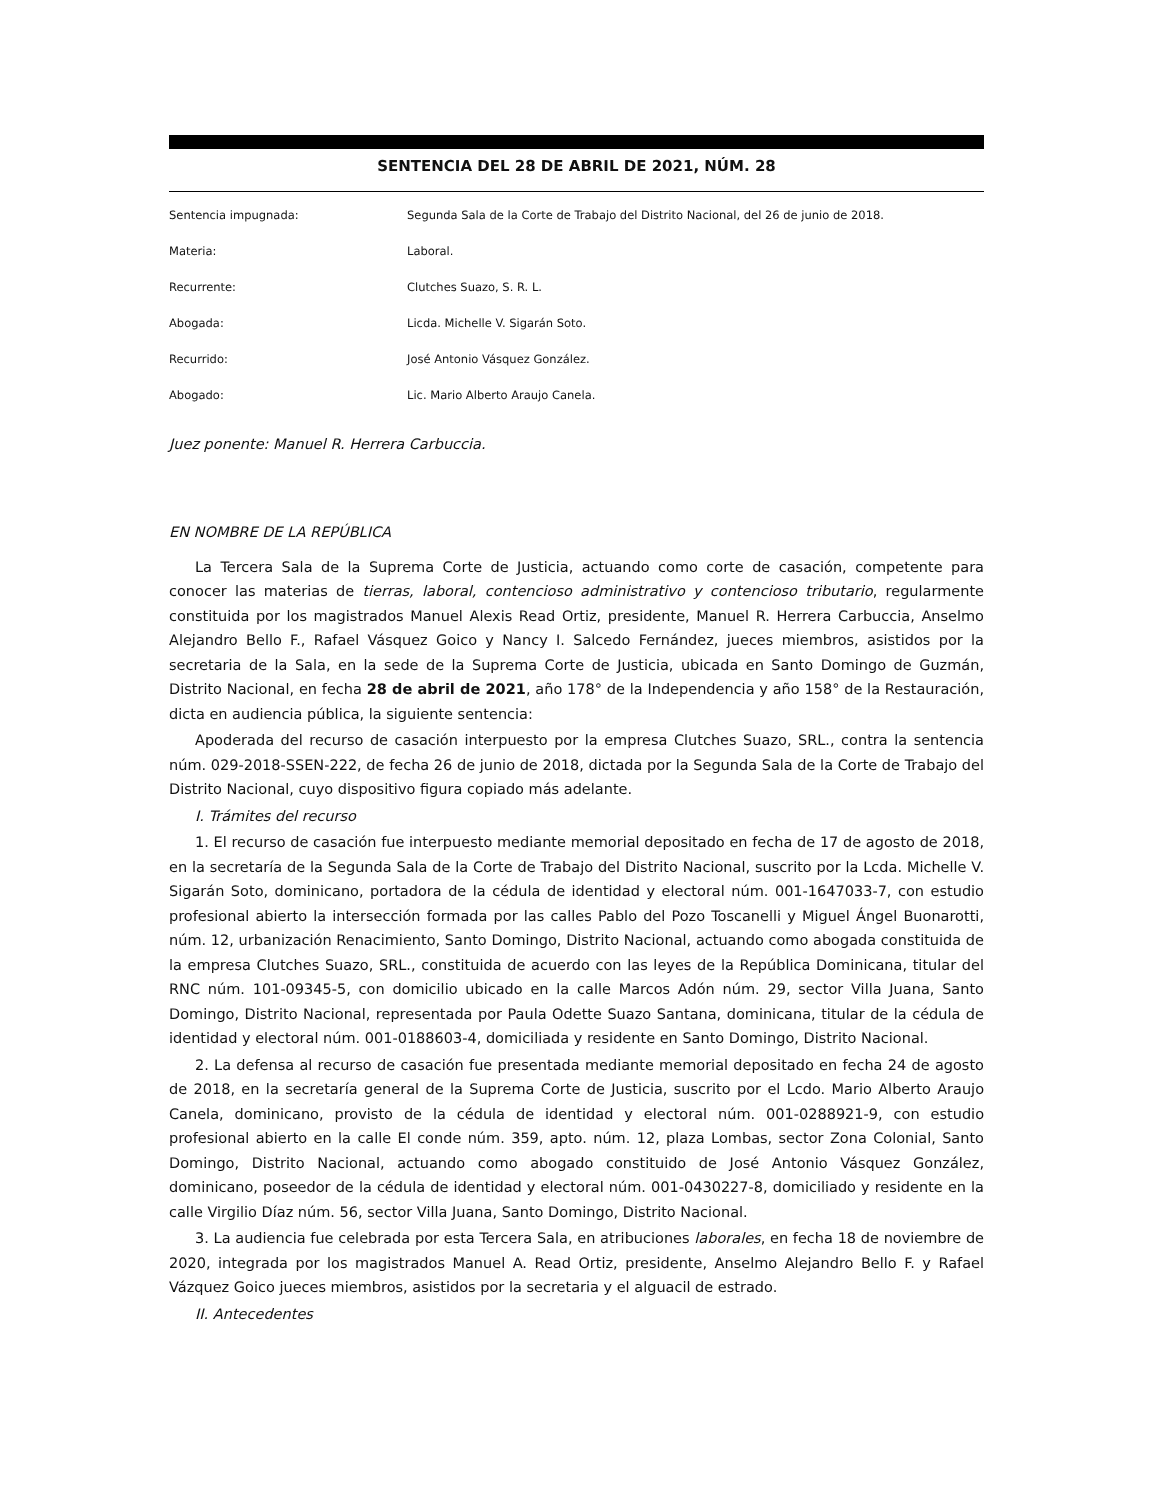SENTENCIA DEL 28 DE ABRIL DE 2021, NÚM. 28
Sentencia impugnada: Segunda Sala de la Corte de Trabajo del Distrito Nacional, del 26 de junio de 2018.
Materia: Laboral.
Recurrente: Clutches Suazo, S. R. L.
Abogada: Licda. Michelle V. Sigarán Soto.
Recurrido: José Antonio Vásquez González.
Abogado: Lic. Mario Alberto Araujo Canela.
Juez ponente: Manuel R. Herrera Carbuccia.
EN NOMBRE DE LA REPÚBLICA
La Tercera Sala de la Suprema Corte de Justicia, actuando como corte de casación, competente para conocer las materias de tierras, laboral, contencioso administrativo y contencioso tributario, regularmente constituida por los magistrados Manuel Alexis Read Ortiz, presidente, Manuel R. Herrera Carbuccia, Anselmo Alejandro Bello F., Rafael Vásquez Goico y Nancy I. Salcedo Fernández, jueces miembros, asistidos por la secretaria de la Sala, en la sede de la Suprema Corte de Justicia, ubicada en Santo Domingo de Guzmán, Distrito Nacional, en fecha 28 de abril de 2021, año 178° de la Independencia y año 158° de la Restauración, dicta en audiencia pública, la siguiente sentencia:
Apoderada del recurso de casación interpuesto por la empresa Clutches Suazo, SRL., contra la sentencia núm. 029-2018-SSEN-222, de fecha 26 de junio de 2018, dictada por la Segunda Sala de la Corte de Trabajo del Distrito Nacional, cuyo dispositivo figura copiado más adelante.
I. Trámites del recurso
1. El recurso de casación fue interpuesto mediante memorial depositado en fecha de 17 de agosto de 2018, en la secretaría de la Segunda Sala de la Corte de Trabajo del Distrito Nacional, suscrito por la Lcda. Michelle V. Sigarán Soto, dominicano, portadora de la cédula de identidad y electoral núm. 001-1647033-7, con estudio profesional abierto la intersección formada por las calles Pablo del Pozo Toscanelli y Miguel Ángel Buonarotti, núm. 12, urbanización Renacimiento, Santo Domingo, Distrito Nacional, actuando como abogada constituida de la empresa Clutches Suazo, SRL., constituida de acuerdo con las leyes de la República Dominicana, titular del RNC núm. 101-09345-5, con domicilio ubicado en la calle Marcos Adón núm. 29, sector Villa Juana, Santo Domingo, Distrito Nacional, representada por Paula Odette Suazo Santana, dominicana, titular de la cédula de identidad y electoral núm. 001-0188603-4, domiciliada y residente en Santo Domingo, Distrito Nacional.
2. La defensa al recurso de casación fue presentada mediante memorial depositado en fecha 24 de agosto de 2018, en la secretaría general de la Suprema Corte de Justicia, suscrito por el Lcdo. Mario Alberto Araujo Canela, dominicano, provisto de la cédula de identidad y electoral núm. 001-0288921-9, con estudio profesional abierto en la calle El conde núm. 359, apto. núm. 12, plaza Lombas, sector Zona Colonial, Santo Domingo, Distrito Nacional, actuando como abogado constituido de José Antonio Vásquez González, dominicano, poseedor de la cédula de identidad y electoral núm. 001-0430227-8, domiciliado y residente en la calle Virgilio Díaz núm. 56, sector Villa Juana, Santo Domingo, Distrito Nacional.
3. La audiencia fue celebrada por esta Tercera Sala, en atribuciones laborales, en fecha 18 de noviembre de 2020, integrada por los magistrados Manuel A. Read Ortiz, presidente, Anselmo Alejandro Bello F. y Rafael Vázquez Goico jueces miembros, asistidos por la secretaria y el alguacil de estrado.
II. Antecedentes